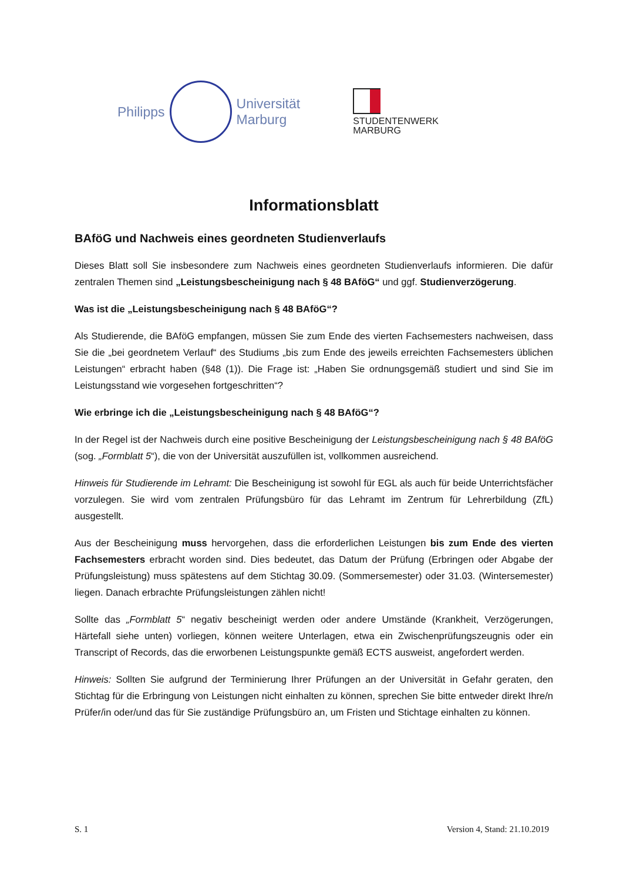Philipps
Universität
Marburg
STUDENTENWERK
MARBURG
Informationsblatt
BAföG und Nachweis eines geordneten Studienverlaufs
Dieses Blatt soll Sie insbesondere zum Nachweis eines geordneten Studienverlaufs informieren. Die dafür zentralen Themen sind „Leistungsbescheinigung nach § 48 BAföG“ und ggf. Studienverzögerung.
Was ist die „Leistungsbescheinigung nach § 48 BAföG“?
Als Studierende, die BAföG empfangen, müssen Sie zum Ende des vierten Fachsemesters nachweisen, dass Sie die „bei geordnetem Verlauf“ des Studiums „bis zum Ende des jeweils erreichten Fachsemesters üblichen Leistungen“ erbracht haben (§48 (1)). Die Frage ist: „Haben Sie ordnungsgemäß studiert und sind Sie im Leistungsstand wie vorgesehen fortgeschritten“?
Wie erbringe ich die „Leistungsbescheinigung nach § 48 BAföG“?
In der Regel ist der Nachweis durch eine positive Bescheinigung der Leistungsbescheinigung nach § 48 BAföG (sog. „Formblatt 5“), die von der Universität auszufüllen ist, vollkommen ausreichend.
Hinweis für Studierende im Lehramt: Die Bescheinigung ist sowohl für EGL als auch für beide Unterrichtsfächer vorzulegen. Sie wird vom zentralen Prüfungsbüro für das Lehramt im Zentrum für Lehrerbildung (ZfL) ausgestellt.
Aus der Bescheinigung muss hervorgehen, dass die erforderlichen Leistungen bis zum Ende des vierten Fachsemesters erbracht worden sind. Dies bedeutet, das Datum der Prüfung (Erbringen oder Abgabe der Prüfungsleistung) muss spätestens auf dem Stichtag 30.09. (Sommersemester) oder 31.03. (Wintersemester) liegen. Danach erbrachte Prüfungsleistungen zählen nicht!
Sollte das „Formblatt 5“ negativ bescheinigt werden oder andere Umstände (Krankheit, Verzögerungen, Härtefall siehe unten) vorliegen, können weitere Unterlagen, etwa ein Zwischenprüfungszeugnis oder ein Transcript of Records, das die erworbenen Leistungspunkte gemäß ECTS ausweist, angefordert werden.
Hinweis: Sollten Sie aufgrund der Terminierung Ihrer Prüfungen an der Universität in Gefahr geraten, den Stichtag für die Erbringung von Leistungen nicht einhalten zu können, sprechen Sie bitte entweder direkt Ihre/n Prüfer/in oder/und das für Sie zuständige Prüfungsbüro an, um Fristen und Stichtage einhalten zu können.
S. 1 Version 4, Stand: 21.10.2019